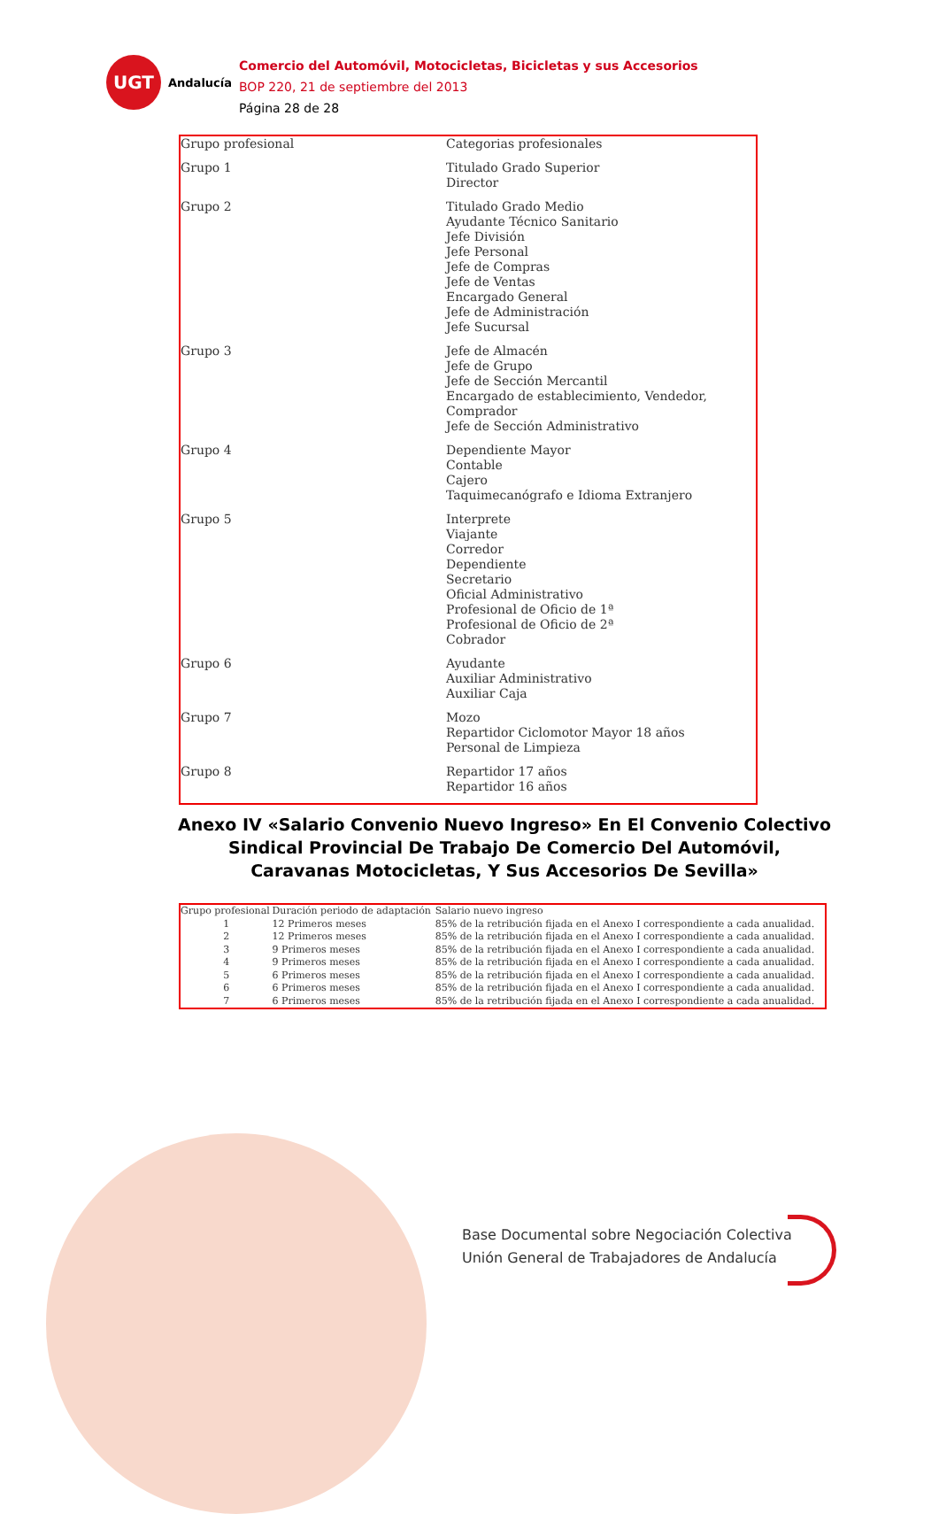UGT
Andalucía
Comercio del Automóvil, Motocicletas, Bicicletas y sus Accesorios
BOP 220, 21 de septiembre del 2013
Página 28 de 28
| Grupo profesional | Categorias profesionales |
| --- | --- |
| Grupo 1 | Titulado Grado Superior Director |
| Grupo 2 | Titulado Grado Medio Ayudante Técnico Sanitario Jefe División Jefe Personal Jefe de Compras Jefe de Ventas Encargado General Jefe de Administración Jefe Sucursal |
| Grupo 3 | Jefe de Almacén Jefe de Grupo Jefe de Sección Mercantil Encargado de establecimiento, Vendedor, Comprador Jefe de Sección Administrativo |
| Grupo 4 | Dependiente Mayor Contable Cajero Taquimecanógrafo e Idioma Extranjero |
| Grupo 5 | Interprete Viajante Corredor Dependiente Secretario Oficial Administrativo Profesional de Oficio de 1ª Profesional de Oficio de 2ª Cobrador |
| Grupo 6 | Ayudante Auxiliar Administrativo Auxiliar Caja |
| Grupo 7 | Mozo Repartidor Ciclomotor Mayor 18 años Personal de Limpieza |
| Grupo 8 | Repartidor 17 años Repartidor 16 años |
Anexo IV «Salario Convenio Nuevo Ingreso» En El Convenio Colectivo Sindical Provincial De Trabajo De Comercio Del Automóvil, Caravanas Motocicletas, Y Sus Accesorios De Sevilla»
| Grupo profesional | Duración periodo de adaptación | Salario nuevo ingreso |
| --- | --- | --- |
| 1 | 12 Primeros meses | 85% de la retribución fijada en el Anexo I correspondiente a cada anualidad. |
| 2 | 12 Primeros meses | 85% de la retribución fijada en el Anexo I correspondiente a cada anualidad. |
| 3 | 9 Primeros meses | 85% de la retribución fijada en el Anexo I correspondiente a cada anualidad. |
| 4 | 9 Primeros meses | 85% de la retribución fijada en el Anexo I correspondiente a cada anualidad. |
| 5 | 6 Primeros meses | 85% de la retribución fijada en el Anexo I correspondiente a cada anualidad. |
| 6 | 6 Primeros meses | 85% de la retribución fijada en el Anexo I correspondiente a cada anualidad. |
| 7 | 6 Primeros meses | 85% de la retribución fijada en el Anexo I correspondiente a cada anualidad. |
Base Documental sobre Negociación Colectiva
Unión General de Trabajadores de Andalucía